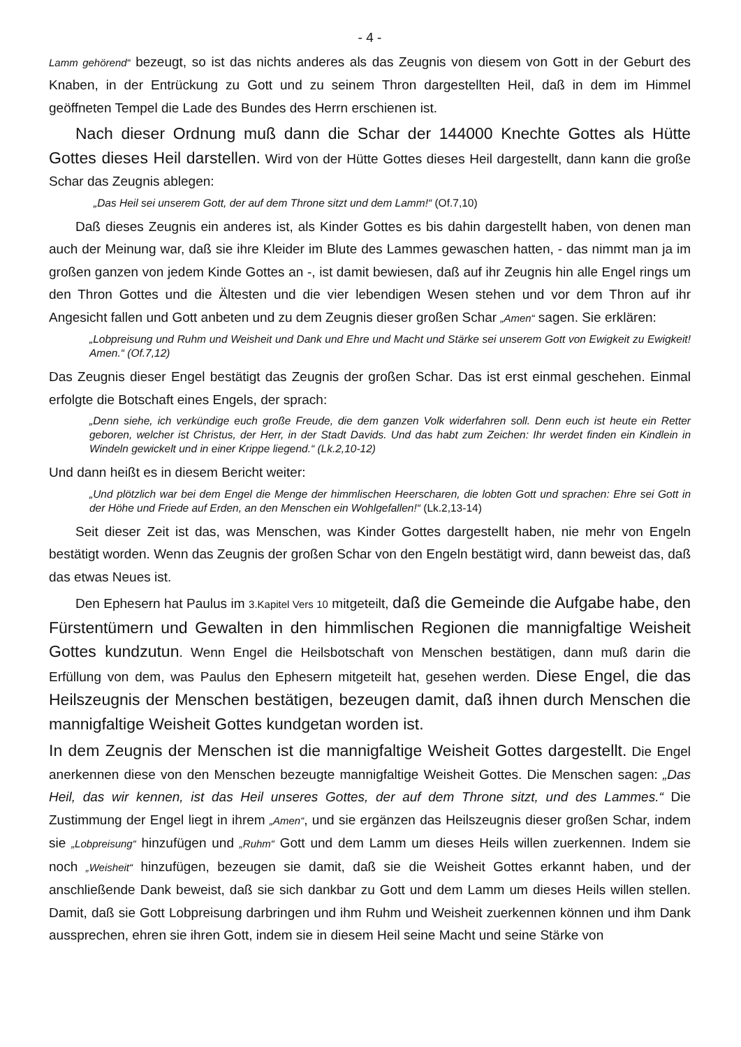- 4 -
Lamm gehörend“ bezeugt, so ist das nichts anderes als das Zeugnis von diesem von Gott in der Geburt des Knaben, in der Entrückung zu Gott und zu seinem Thron dargestellten Heil, daß in dem im Himmel geöffneten Tempel die Lade des Bundes des Herrn erschienen ist.
Nach dieser Ordnung muß dann die Schar der 144000 Knechte Gottes als Hütte Gottes dieses Heil darstellen. Wird von der Hütte Gottes dieses Heil dargestellt, dann kann die große Schar das Zeugnis ablegen:
„Das Heil sei unserem Gott, der auf dem Throne sitzt und dem Lamm!“ (Of.7,10)
Daß dieses Zeugnis ein anderes ist, als Kinder Gottes es bis dahin dargestellt haben, von denen man auch der Meinung war, daß sie ihre Kleider im Blute des Lammes gewaschen hatten, - das nimmt man ja im großen ganzen von jedem Kinde Gottes an -, ist damit bewiesen, daß auf ihr Zeugnis hin alle Engel rings um den Thron Gottes und die Ältesten und die vier lebendigen Wesen stehen und vor dem Thron auf ihr Angesicht fallen und Gott anbeten und zu dem Zeugnis dieser großen Schar „Amen“ sagen. Sie erklären:
„Lobpreisung und Ruhm und Weisheit und Dank und Ehre und Macht und Stärke sei unserem Gott von Ewigkeit zu Ewigkeit! Amen.“ (Of.7,12)
Das Zeugnis dieser Engel bestätigt das Zeugnis der großen Schar. Das ist erst einmal geschehen. Einmal erfolgte die Botschaft eines Engels, der sprach:
„Denn siehe, ich verkündige euch große Freude, die dem ganzen Volk widerfahren soll. Denn euch ist heute ein Retter geboren, welcher ist Christus, der Herr, in der Stadt Davids. Und das habt zum Zeichen: Ihr werdet finden ein Kindlein in Windeln gewickelt und in einer Krippe liegend.“ (Lk.2,10-12)
Und dann heißt es in diesem Bericht weiter:
„Und plötzlich war bei dem Engel die Menge der himmlischen Heerscharen, die lobten Gott und sprachen: Ehre sei Gott in der Höhe und Friede auf Erden, an den Menschen ein Wohlgefallen!“ (Lk.2,13-14)
Seit dieser Zeit ist das, was Menschen, was Kinder Gottes dargestellt haben, nie mehr von Engeln bestätigt worden. Wenn das Zeugnis der großen Schar von den Engeln bestätigt wird, dann beweist das, daß das etwas Neues ist.
Den Ephesern hat Paulus im 3.Kapitel Vers 10 mitgeteilt, daß die Gemeinde die Aufgabe habe, den Fürstentümern und Gewalten in den himmlischen Regionen die mannigfaltige Weisheit Gottes kundzutun. Wenn Engel die Heilsbotschaft von Menschen bestätigen, dann muß darin die Erfüllung von dem, was Paulus den Ephesern mitgeteilt hat, gesehen werden. Diese Engel, die das Heilszeugnis der Menschen bestätigen, bezeugen damit, daß ihnen durch Menschen die mannigfaltige Weisheit Gottes kundgetan worden ist.
In dem Zeugnis der Menschen ist die mannigfaltige Weisheit Gottes dargestellt. Die Engel anerkennen diese von den Menschen bezeugte mannigfaltige Weisheit Gottes. Die Menschen sagen: „Das Heil, das wir kennen, ist das Heil unseres Gottes, der auf dem Throne sitzt, und des Lammes.“ Die Zustimmung der Engel liegt in ihrem „Amen“, und sie ergänzen das Heilszeugnis dieser großen Schar, indem sie „Lobpreisung“ hinzufügen und „Ruhm“ Gott und dem Lamm um dieses Heils willen zuerkennen. Indem sie noch „Weisheit“ hinzufügen, bezeugen sie damit, daß sie die Weisheit Gottes erkannt haben, und der anschließende Dank beweist, daß sie sich dankbar zu Gott und dem Lamm um dieses Heils willen stellen. Damit, daß sie Gott Lobpreisung darbringen und ihm Ruhm und Weisheit zuerkennen können und ihm Dank aussprechen, ehren sie ihren Gott, indem sie in diesem Heil seine Macht und seine Stärke von